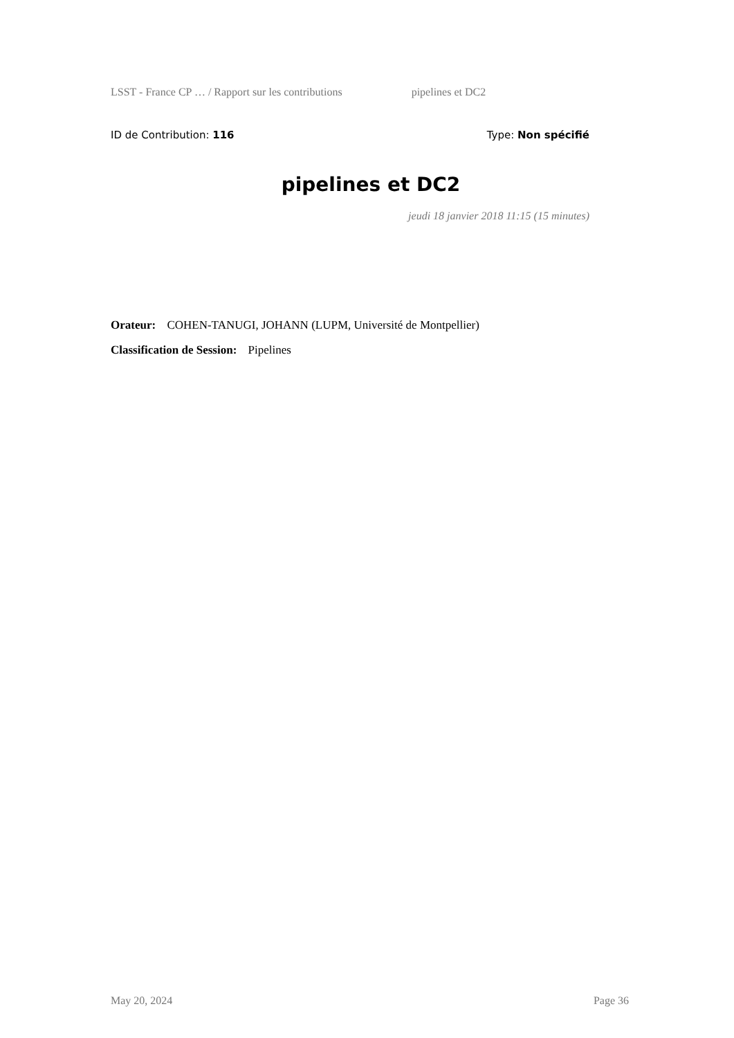LSST - France CP … / Rapport sur les contributions pipelines et DC2
ID de Contribution: 116 Type: Non spécifié
pipelines et DC2
jeudi 18 janvier 2018 11:15 (15 minutes)
Orateur: COHEN-TANUGI, JOHANN (LUPM, Université de Montpellier)
Classification de Session: Pipelines
May 20, 2024 Page 36